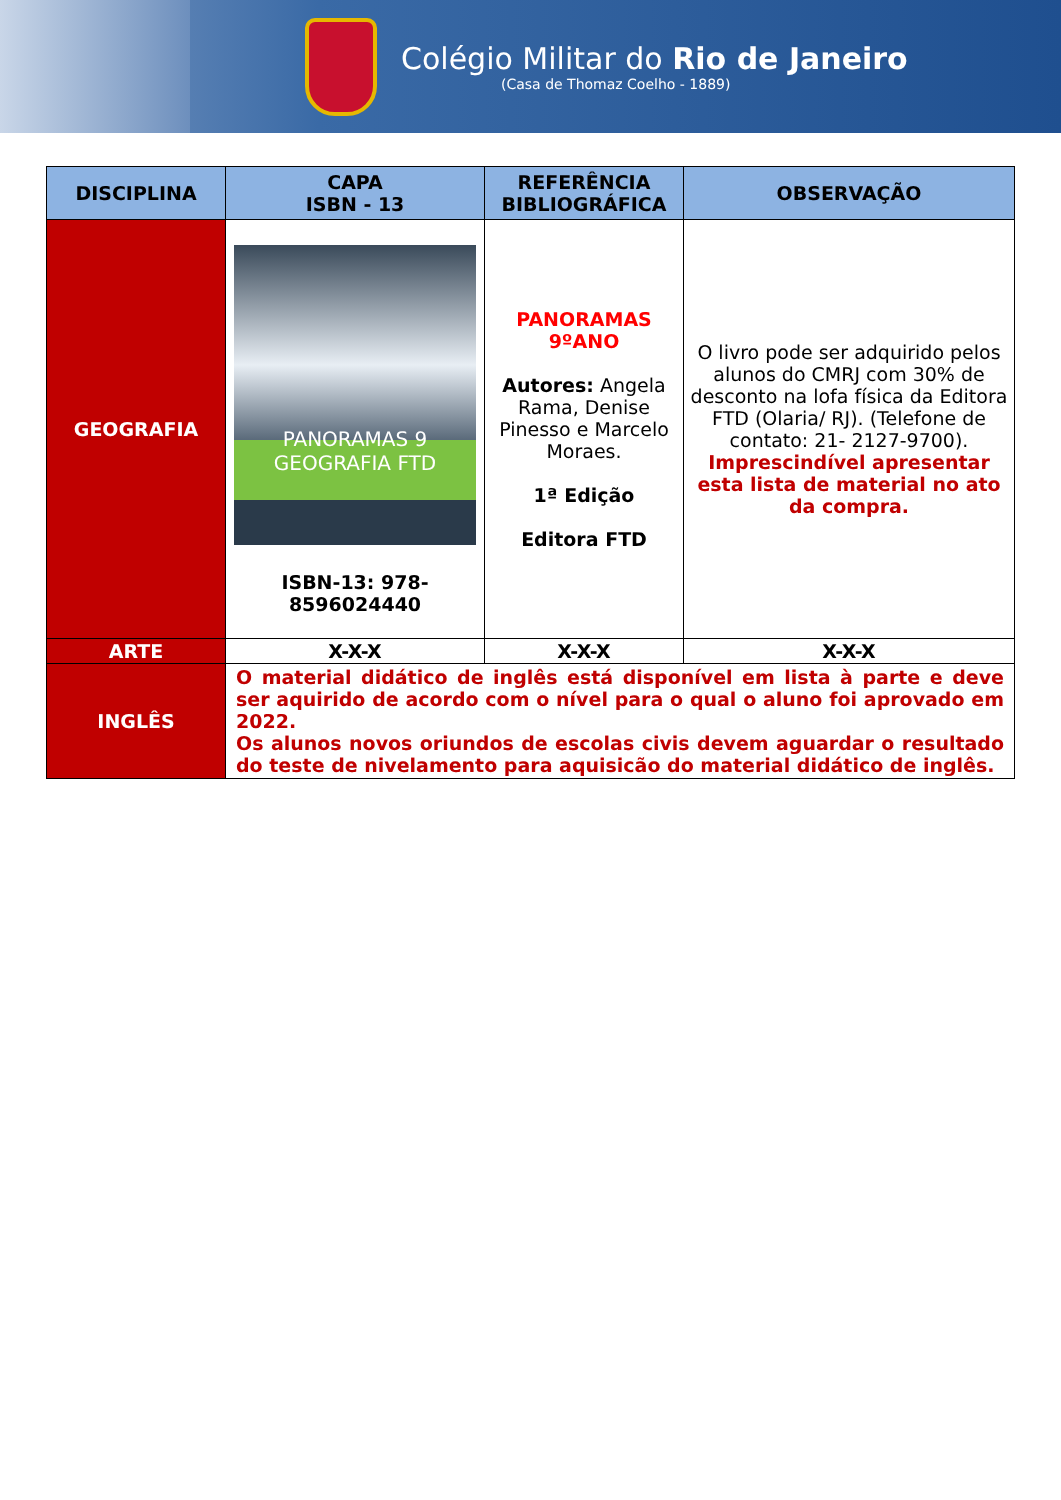Colégio Militar do Rio de Janeiro
(Casa de Thomaz Coelho - 1889)
| DISCIPLINA | CAPA ISBN - 13 | REFERÊNCIA BIBLIOGRÁFICA | OBSERVAÇÃO |
| --- | --- | --- | --- |
| GEOGRAFIA | PANORAMAS 9 GEOGRAFIA FTD ISBN-13: 978-8596024440 | PANORAMAS 9ºANO Autores: Angela Rama, Denise Pinesso e Marcelo Moraes. 1ª Edição Editora FTD | O livro pode ser adquirido pelos alunos do CMRJ com 30% de desconto na lofa física da Editora FTD (Olaria/ RJ). (Telefone de contato: 21- 2127-9700). Imprescindível apresentar esta lista de material no ato da compra. |
| ARTE | X-X-X | X-X-X | X-X-X |
| INGLÊS | O material didático de inglês está disponível em lista à parte e deve ser aquirido de acordo com o nível para o qual o aluno foi aprovado em 2022. Os alunos novos oriundos de escolas civis devem aguardar o resultado do teste de nivelamento para aquisicão do material didático de inglês. | | |